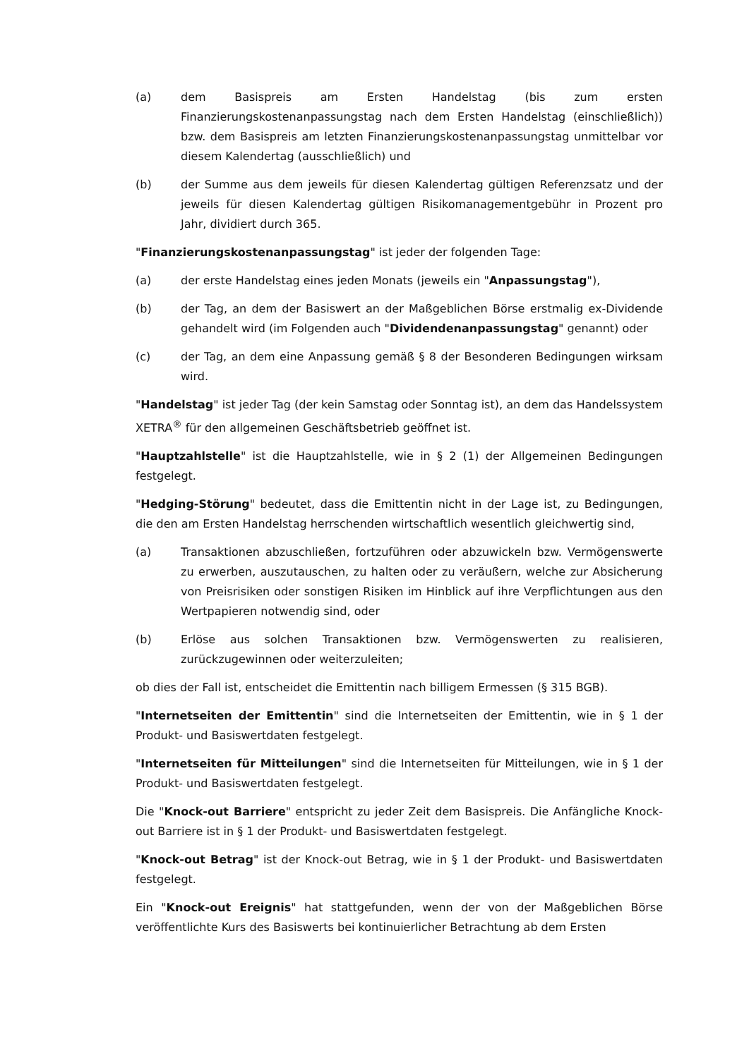(a) dem Basispreis am Ersten Handelstag (bis zum ersten Finanzierungskostenanpassungstag nach dem Ersten Handelstag (einschließlich)) bzw. dem Basispreis am letzten Finanzierungskostenanpassungstag unmittelbar vor diesem Kalendertag (ausschließlich) und
(b) der Summe aus dem jeweils für diesen Kalendertag gültigen Referenzsatz und der jeweils für diesen Kalendertag gültigen Risikomanagementgebühr in Prozent pro Jahr, dividiert durch 365.
"Finanzierungskostenanpassungstag" ist jeder der folgenden Tage:
(a) der erste Handelstag eines jeden Monats (jeweils ein "Anpassungstag"),
(b) der Tag, an dem der Basiswert an der Maßgeblichen Börse erstmalig ex-Dividende gehandelt wird (im Folgenden auch "Dividendenanpassungstag" genannt) oder
(c) der Tag, an dem eine Anpassung gemäß § 8 der Besonderen Bedingungen wirksam wird.
"Handelstag" ist jeder Tag (der kein Samstag oder Sonntag ist), an dem das Handelssystem XETRA<sup>®</sup> für den allgemeinen Geschäftsbetrieb geöffnet ist.
"Hauptzahlstelle" ist die Hauptzahlstelle, wie in § 2 (1) der Allgemeinen Bedingungen festgelegt.
"Hedging-Störung" bedeutet, dass die Emittentin nicht in der Lage ist, zu Bedingungen, die den am Ersten Handelstag herrschenden wirtschaftlich wesentlich gleichwertig sind,
(a) Transaktionen abzuschließen, fortzuführen oder abzuwickeln bzw. Vermögenswerte zu erwerben, auszutauschen, zu halten oder zu veräußern, welche zur Absicherung von Preisrisiken oder sonstigen Risiken im Hinblick auf ihre Verpflichtungen aus den Wertpapieren notwendig sind, oder
(b) Erlöse aus solchen Transaktionen bzw. Vermögenswerten zu realisieren, zurückzugewinnen oder weiterzuleiten;
ob dies der Fall ist, entscheidet die Emittentin nach billigem Ermessen (§ 315 BGB).
"Internetseiten der Emittentin" sind die Internetseiten der Emittentin, wie in § 1 der Produkt- und Basiswertdaten festgelegt.
"Internetseiten für Mitteilungen" sind die Internetseiten für Mitteilungen, wie in § 1 der Produkt- und Basiswertdaten festgelegt.
Die "Knock-out Barriere" entspricht zu jeder Zeit dem Basispreis. Die Anfängliche Knock-out Barriere ist in § 1 der Produkt- und Basiswertdaten festgelegt.
"Knock-out Betrag" ist der Knock-out Betrag, wie in § 1 der Produkt- und Basiswertdaten festgelegt.
Ein "Knock-out Ereignis" hat stattgefunden, wenn der von der Maßgeblichen Börse veröffentlichte Kurs des Basiswerts bei kontinuierlicher Betrachtung ab dem Ersten